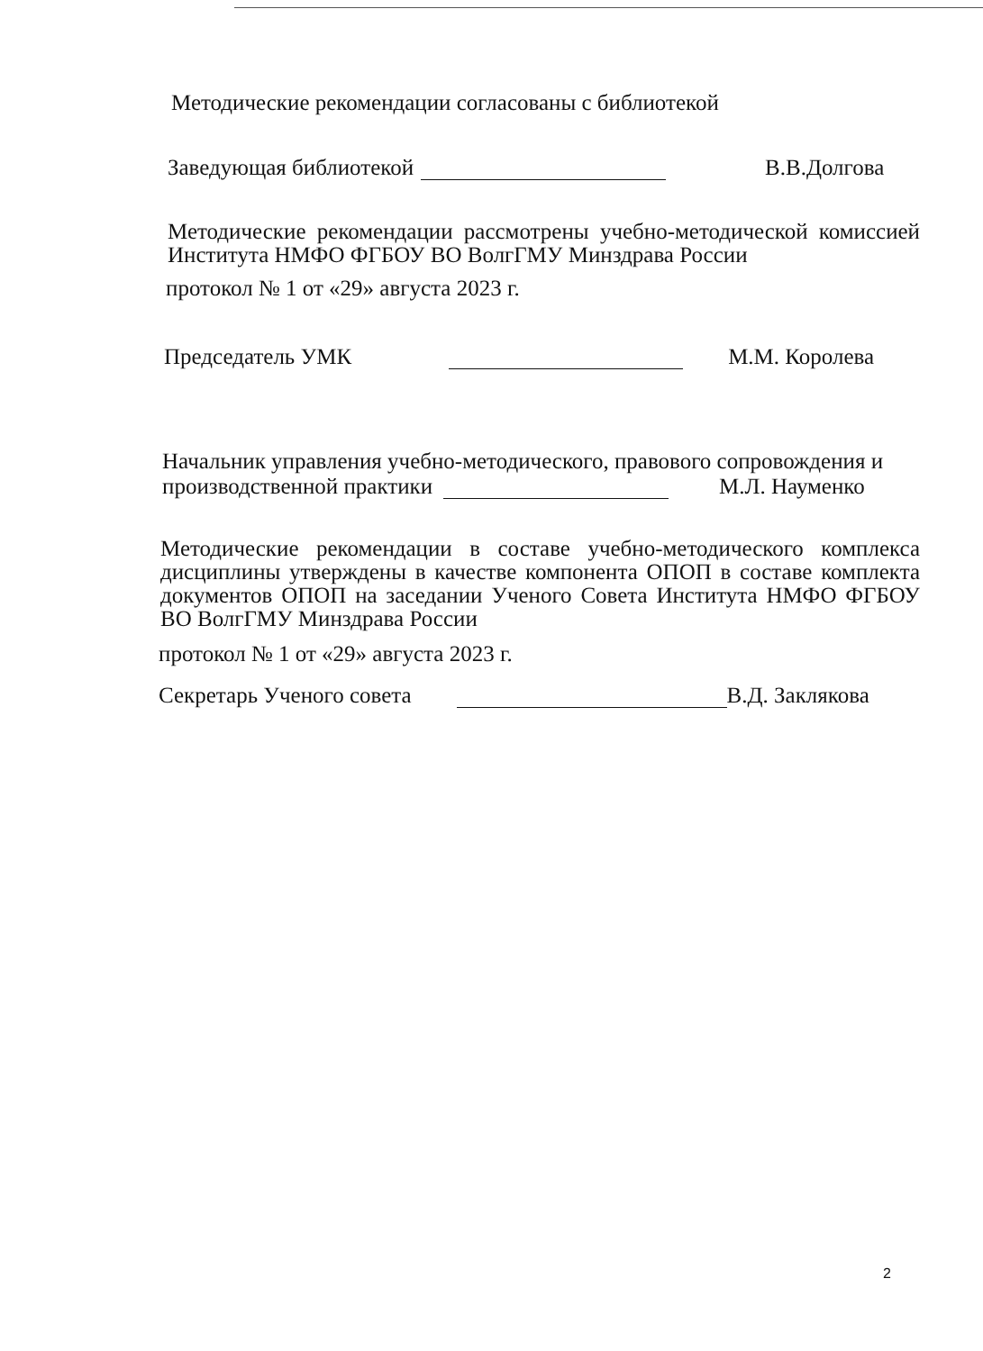Методические рекомендации согласованы с библиотекой
Заведующая библиотекой В.В.Долгова
Методические рекомендации рассмотрены учебно-методической комиссией Института НМФО ФГБОУ ВО ВолгГМУ Минздрава России
протокол № 1 от «29» августа 2023 г.
Председатель УМК М.М. Королева
Начальник управления учебно-методического, правового сопровождения и
производственной практики М.Л. Науменко
Методические рекомендации в составе учебно-методического комплекса дисциплины утверждены в качестве компонента ОПОП в составе комплекта документов ОПОП на заседании Ученого Совета Института НМФО ФГБОУ ВО ВолгГМУ Минздрава России
протокол № 1 от «29» августа 2023 г.
Секретарь Ученого совета В.Д. Заклякова
2